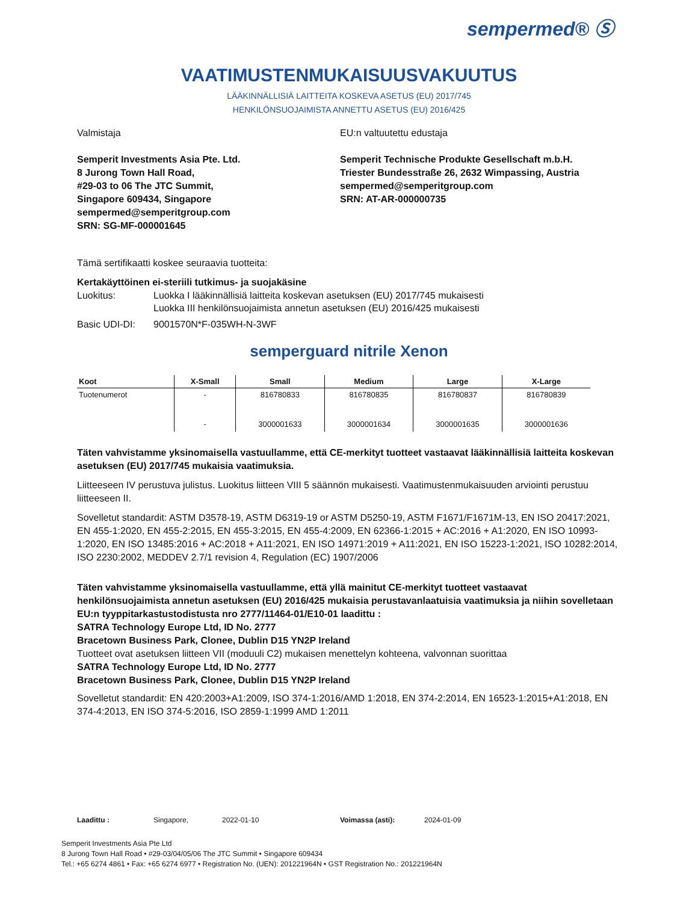sempermed® Ⓢ
VAATIMUSTENMUKAISUUSVAKUUTUS
LÄÄKINNÄLLISIÄ LAITTEITA KOSKEVA ASETUS (EU) 2017/745
HENKILÖNSUOJAIMISTA ANNETTU ASETUS (EU) 2016/425
Valmistaja
Semperit Investments Asia Pte. Ltd.
8 Jurong Town Hall Road,
#29-03 to 06 The JTC Summit,
Singapore 609434, Singapore
sempermed@semperitgroup.com
SRN: SG-MF-000001645
EU:n valtuutettu edustaja
Semperit Technische Produkte Gesellschaft m.b.H.
Triester Bundesstraße 26, 2632 Wimpassing, Austria
sempermed@semperitgroup.com
SRN: AT-AR-000000735
Tämä sertifikaatti koskee seuraavia tuotteita:
Kertakäyttöinen ei-steriili tutkimus- ja suojakäsine
Luokitus: Luokka I lääkinnällisiä laitteita koskevan asetuksen (EU) 2017/745 mukaisesti
Luokka III henkilönsuojaimista annetun asetuksen (EU) 2016/425 mukaisesti
Basic UDI-DI: 9001570N*F-035WH-N-3WF
semperguard nitrile Xenon
| Koot | X-Small | Small | Medium | Large | X-Large |
| --- | --- | --- | --- | --- | --- |
| Tuotenumerot | - | 816780833 | 816780835 | 816780837 | 816780839 |
| | - | 3000001633 | 3000001634 | 3000001635 | 3000001636 |
Täten vahvistamme yksinomaisella vastuullamme, että CE-merkityt tuotteet vastaavat lääkinnällisiä laitteita koskevan asetuksen (EU) 2017/745 mukaisia vaatimuksia.
Liitteeseen IV perustuva julistus. Luokitus liitteen VIII 5 säännön mukaisesti. Vaatimustenmukaisuuden arviointi perustuu liitteeseen II.
Sovelletut standardit: ASTM D3578-19, ASTM D6319-19 or ASTM D5250-19, ASTM F1671/F1671M-13, EN ISO 20417:2021, EN 455-1:2020, EN 455-2:2015, EN 455-3:2015, EN 455-4:2009, EN 62366-1:2015 + AC:2016 + A1:2020, EN ISO 10993-1:2020, EN ISO 13485:2016 + AC:2018 + A11:2021, EN ISO 14971:2019 + A11:2021, EN ISO 15223-1:2021, ISO 10282:2014, ISO 2230:2002, MEDDEV 2.7/1 revision 4, Regulation (EC) 1907/2006
Täten vahvistamme yksinomaisella vastuullamme, että yllä mainitut CE-merkityt tuotteet vastaavat henkilönsuojaimista annetun asetuksen (EU) 2016/425 mukaisia perustavanlaatuisia vaatimuksia ja niihin sovelletaan EU:n tyyppitarkastustodistusta nro 2777/11464-01/E10-01 laadittu :
SATRA Technology Europe Ltd, ID No. 2777
Bracetown Business Park, Clonee, Dublin D15 YN2P Ireland
Tuotteet ovat asetuksen liitteen VII (moduuli C2) mukaisen menettelyn kohteena, valvonnan suorittaa
SATRA Technology Europe Ltd, ID No. 2777
Bracetown Business Park, Clonee, Dublin D15 YN2P Ireland
Sovelletut standardit: EN 420:2003+A1:2009, ISO 374-1:2016/AMD 1:2018, EN 374-2:2014, EN 16523-1:2015+A1:2018, EN 374-4:2013, EN ISO 374-5:2016, ISO 2859-1:1999 AMD 1:2011
Laadittu : Singapore, 2022-01-10 Voimassa (asti): 2024-01-09
Semperit Investments Asia Pte Ltd
8 Jurong Town Hall Road • #29-03/04/05/06 The JTC Summit • Singapore 609434
Tel.: +65 6274 4861 • Fax: +65 6274 6977 • Registration No. (UEN): 201221964N • GST Registration No.: 201221964N